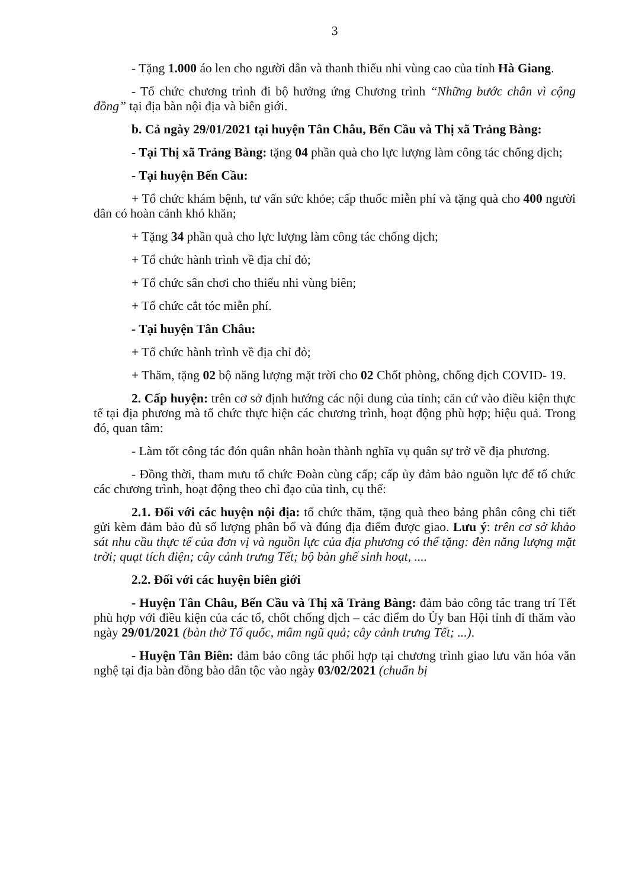3
- Tặng 1.000 áo len cho người dân và thanh thiếu nhi vùng cao của tỉnh Hà Giang.
- Tổ chức chương trình đi bộ hưởng ứng Chương trình “Những bước chân vì cộng đồng” tại địa bàn nội địa và biên giới.
b. Cả ngày 29/01/2021 tại huyện Tân Châu, Bến Cầu và Thị xã Trảng Bàng:
- Tại Thị xã Trảng Bàng: tặng 04 phần quà cho lực lượng làm công tác chống dịch;
- Tại huyện Bến Cầu:
+ Tổ chức khám bệnh, tư vấn sức khỏe; cấp thuốc miễn phí và tặng quà cho 400 người dân có hoàn cảnh khó khăn;
+ Tặng 34 phần quà cho lực lượng làm công tác chống dịch;
+ Tổ chức hành trình về địa chỉ đỏ;
+ Tổ chức sân chơi cho thiếu nhi vùng biên;
+ Tổ chức cắt tóc miễn phí.
- Tại huyện Tân Châu:
+ Tổ chức hành trình về địa chỉ đỏ;
+ Thăm, tặng 02 bộ năng lượng mặt trời cho 02 Chốt phòng, chống dịch COVID- 19.
2. Cấp huyện: trên cơ sở định hướng các nội dung của tỉnh; căn cứ vào điều kiện thực tế tại địa phương mà tổ chức thực hiện các chương trình, hoạt động phù hợp; hiệu quả. Trong đó, quan tâm:
- Làm tốt công tác đón quân nhân hoàn thành nghĩa vụ quân sự trở về địa phương.
- Đồng thời, tham mưu tổ chức Đoàn cùng cấp; cấp ủy đảm bảo nguồn lực để tổ chức các chương trình, hoạt động theo chỉ đạo của tỉnh, cụ thể:
2.1. Đối với các huyện nội địa: tổ chức thăm, tặng quà theo bảng phân công chi tiết gửi kèm đảm bảo đủ số lượng phân bổ và đúng địa điểm được giao. Lưu ý: trên cơ sở khảo sát nhu cầu thực tế của đơn vị và nguồn lực của địa phương có thể tặng: đèn năng lượng mặt trời; quạt tích điện; cây cảnh trưng Tết; bộ bàn ghế sinh hoạt, ....
2.2. Đối với các huyện biên giới
- Huyện Tân Châu, Bến Cầu và Thị xã Trảng Bàng: đảm bảo công tác trang trí Tết phù hợp với điều kiện của các tổ, chốt chống dịch – các điểm do Ủy ban Hội tỉnh đi thăm vào ngày 29/01/2021 (bàn thờ Tổ quốc, mâm ngũ quả; cây cảnh trưng Tết; ...).
- Huyện Tân Biên: đảm bảo công tác phối hợp tại chương trình giao lưu văn hóa văn nghệ tại địa bàn đồng bào dân tộc vào ngày 03/02/2021 (chuẩn bị